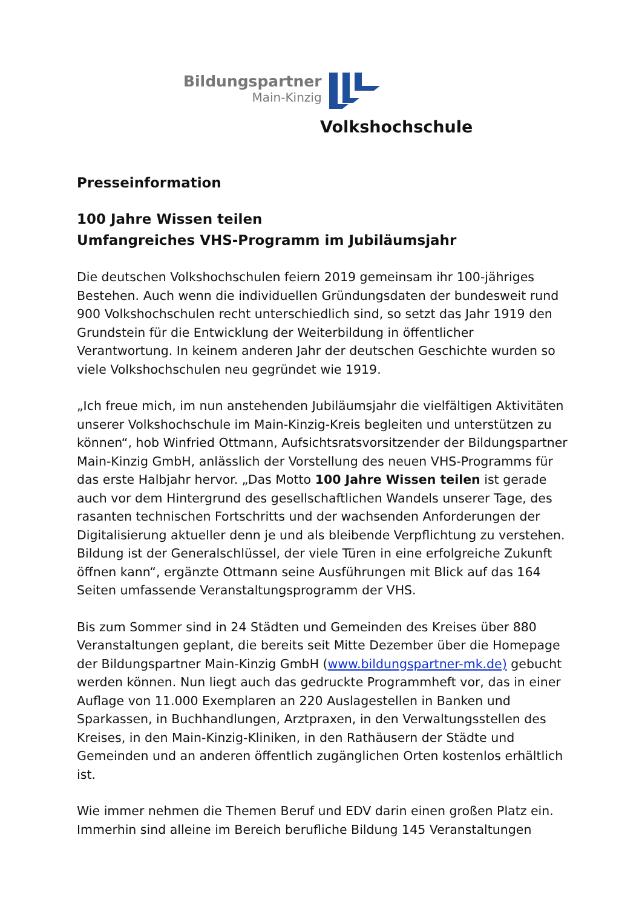Bildungspartner
Main-Kinzig
Volkshochschule
Presseinformation
100 Jahre Wissen teilen
Umfangreiches VHS-Programm im Jubiläumsjahr
Die deutschen Volkshochschulen feiern 2019 gemeinsam ihr 100-jähriges Bestehen. Auch wenn die individuellen Gründungsdaten der bundesweit rund 900 Volkshochschulen recht unterschiedlich sind, so setzt das Jahr 1919 den Grundstein für die Entwicklung der Weiterbildung in öffentlicher Verantwortung. In keinem anderen Jahr der deutschen Geschichte wurden so viele Volkshochschulen neu gegründet wie 1919.
„Ich freue mich, im nun anstehenden Jubiläumsjahr die vielfältigen Aktivitäten unserer Volkshochschule im Main-Kinzig-Kreis begleiten und unterstützen zu können“, hob Winfried Ottmann, Aufsichtsratsvorsitzender der Bildungspartner Main-Kinzig GmbH, anlässlich der Vorstellung des neuen VHS-Programms für das erste Halbjahr hervor. „Das Motto 100 Jahre Wissen teilen ist gerade auch vor dem Hintergrund des gesellschaftlichen Wandels unserer Tage, des rasanten technischen Fortschritts und der wachsenden Anforderungen der Digitalisierung aktueller denn je und als bleibende Verpflichtung zu verstehen. Bildung ist der Generalschlüssel, der viele Türen in eine erfolgreiche Zukunft öffnen kann“, ergänzte Ottmann seine Ausführungen mit Blick auf das 164 Seiten umfassende Veranstaltungsprogramm der VHS.
Bis zum Sommer sind in 24 Städten und Gemeinden des Kreises über 880 Veranstaltungen geplant, die bereits seit Mitte Dezember über die Homepage der Bildungspartner Main-Kinzig GmbH (www.bildungspartner-mk.de) gebucht werden können. Nun liegt auch das gedruckte Programmheft vor, das in einer Auflage von 11.000 Exemplaren an 220 Auslagestellen in Banken und Sparkassen, in Buchhandlungen, Arztpraxen, in den Verwaltungsstellen des Kreises, in den Main-Kinzig-Kliniken, in den Rathäusern der Städte und Gemeinden und an anderen öffentlich zugänglichen Orten kostenlos erhältlich ist.
Wie immer nehmen die Themen Beruf und EDV darin einen großen Platz ein. Immerhin sind alleine im Bereich berufliche Bildung 145 Veranstaltungen